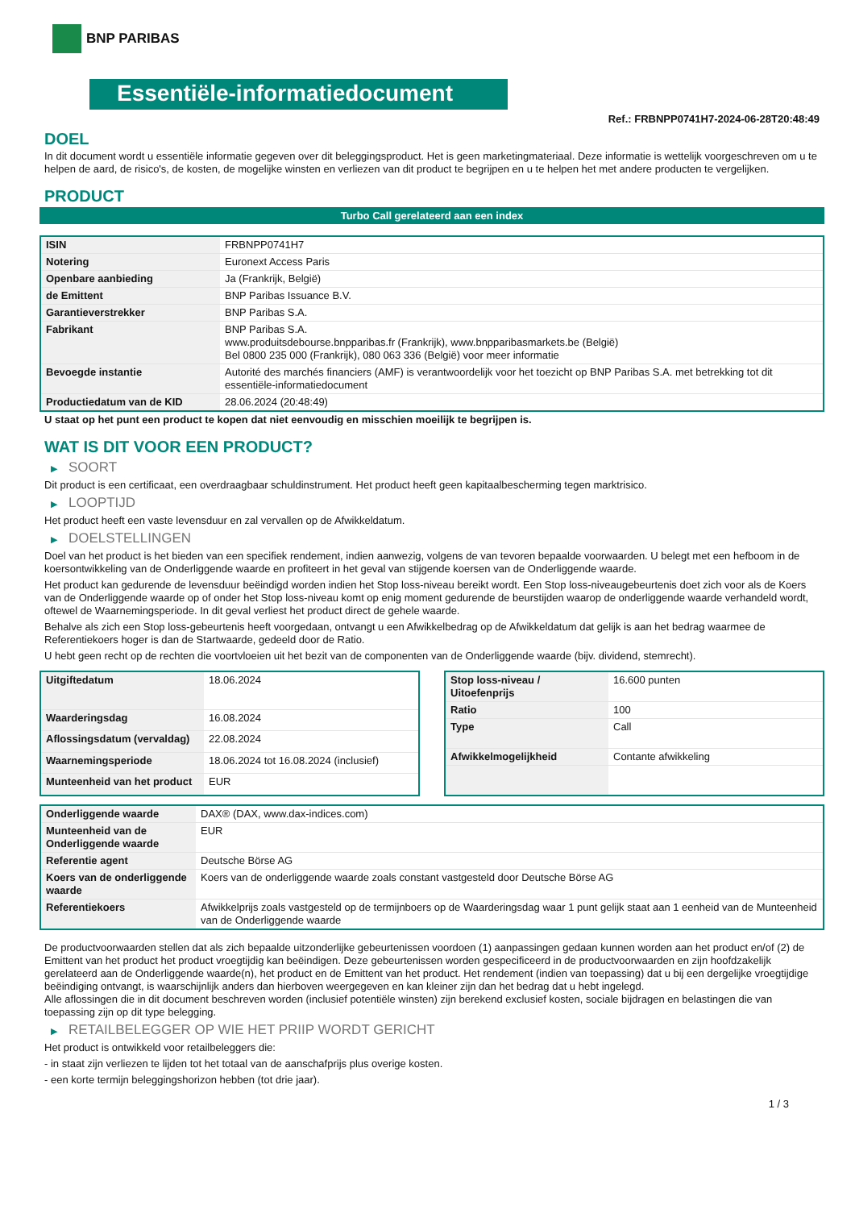BNP PARIBAS
Essentiële-informatiedocument
Ref.: FRBNPP0741H7-2024-06-28T20:48:49
DOEL
In dit document wordt u essentiële informatie gegeven over dit beleggingsproduct. Het is geen marketingmateriaal. Deze informatie is wettelijk voorgeschreven om u te helpen de aard, de risico's, de kosten, de mogelijke winsten en verliezen van dit product te begrijpen en u te helpen het met andere producten te vergelijken.
PRODUCT
Turbo Call gerelateerd aan een index
| ISIN | FRBNPP0741H7 |
| Notering | Euronext Access Paris |
| Openbare aanbieding | Ja (Frankrijk, België) |
| de Emittent | BNP Paribas Issuance B.V. |
| Garantieverstrekker | BNP Paribas S.A. |
| Fabrikant | BNP Paribas S.A. www.produitsdebourse.bnpparibas.fr (Frankrijk), www.bnpparibasmarkets.be (België) Bel 0800 235 000 (Frankrijk), 080 063 336 (België) voor meer informatie |
| Bevoegde instantie | Autorité des marchés financiers (AMF) is verantwoordelijk voor het toezicht op BNP Paribas S.A. met betrekking tot dit essentiële-informatiedocument |
| Productiedatum van de KID | 28.06.2024 (20:48:49) |
U staat op het punt een product te kopen dat niet eenvoudig en misschien moeilijk te begrijpen is.
WAT IS DIT VOOR EEN PRODUCT?
▶ SOORT
Dit product is een certificaat, een overdraagbaar schuldinstrument. Het product heeft geen kapitaalbescherming tegen marktrisico.
▶ LOOPTIJD
Het product heeft een vaste levensduur en zal vervallen op de Afwikkeldatum.
▶ DOELSTELLINGEN
Doel van het product is het bieden van een specifiek rendement, indien aanwezig, volgens de van tevoren bepaalde voorwaarden. U belegt met een hefboom in de koersontwikkeling van de Onderliggende waarde en profiteert in het geval van stijgende koersen van de Onderliggende waarde.
Het product kan gedurende de levensduur beëindigd worden indien het Stop loss-niveau bereikt wordt. Een Stop loss-niveaugebeurtenis doet zich voor als de Koers van de Onderliggende waarde op of onder het Stop loss-niveau komt op enig moment gedurende de beurstijden waarop de onderliggende waarde verhandeld wordt, oftewel de Waarnemingsperiode. In dit geval verliest het product direct de gehele waarde.
Behalve als zich een Stop loss-gebeurtenis heeft voorgedaan, ontvangt u een Afwikkelbedrag op de Afwikkeldatum dat gelijk is aan het bedrag waarmee de Referentiekoers hoger is dan de Startwaarde, gedeeld door de Ratio.
U hebt geen recht op de rechten die voortvloeien uit het bezit van de componenten van de Onderliggende waarde (bijv. dividend, stemrecht).
| Uitgiftedatum | 18.06.2024 |
| Waarderingsdag | 16.08.2024 |
| Aflossingsdatum (vervaldag) | 22.08.2024 |
| Waarnemingsperiode | 18.06.2024 tot 16.08.2024 (inclusief) |
| Munteenheid van het product | EUR |
| Stop loss-niveau / Uitoefenprijs | 16.600 punten |
| Ratio | 100 |
| Type | Call |
| Afwikkelmogelijkheid | Contante afwikkeling |
| Onderliggende waarde | DAX® (DAX, www.dax-indices.com) |
| Munteenheid van de Onderliggende waarde | EUR |
| Referentie agent | Deutsche Börse AG |
| Koers van de onderliggende waarde | Koers van de onderliggende waarde zoals constant vastgesteld door Deutsche Börse AG |
| Referentiekoers | Afwikkelprijs zoals vastgesteld op de termijnboers op de Waarderingsdag waar 1 punt gelijk staat aan 1 eenheid van de Munteenheid van de Onderliggende waarde |
De productvoorwaarden stellen dat als zich bepaalde uitzonderlijke gebeurtenissen voordoen (1) aanpassingen gedaan kunnen worden aan het product en/of (2) de Emittent van het product het product vroegtijdig kan beëindigen. Deze gebeurtenissen worden gespecificeerd in de productvoorwaarden en zijn hoofdzakelijk gerelateerd aan de Onderliggende waarde(n), het product en de Emittent van het product. Het rendement (indien van toepassing) dat u bij een dergelijke vroegtijdige beëindiging ontvangt, is waarschijnlijk anders dan hierboven weergegeven en kan kleiner zijn dan het bedrag dat u hebt ingelegd.
Alle aflossingen die in dit document beschreven worden (inclusief potentiële winsten) zijn berekend exclusief kosten, sociale bijdragen en belastingen die van toepassing zijn op dit type belegging.
▶ RETAILBELEGGER OP WIE HET PRIIP WORDT GERICHT
Het product is ontwikkeld voor retailbeleggers die:
- in staat zijn verliezen te lijden tot het totaal van de aanschafprijs plus overige kosten.
- een korte termijn beleggingshorizon hebben (tot drie jaar).
1 / 3